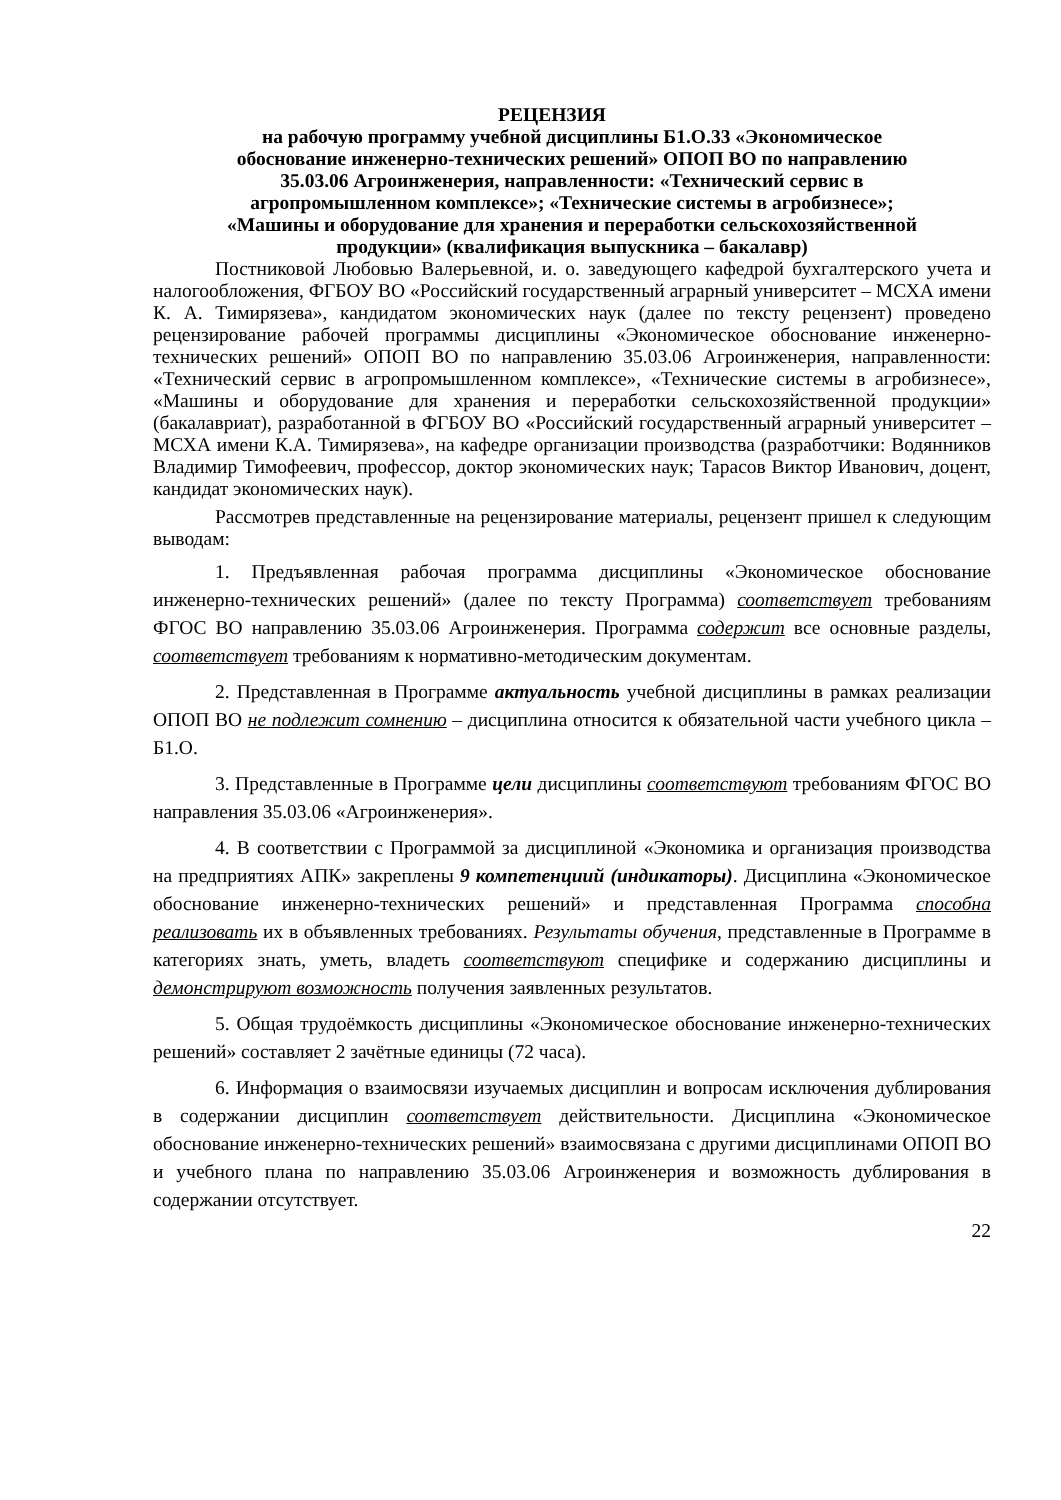РЕЦЕНЗИЯ
на рабочую программу учебной дисциплины Б1.О.33 «Экономическое обоснование инженерно-технических решений» ОПОП ВО по направлению 35.03.06 Агроинженерия, направленности: «Технический сервис в агропромышленном комплексе»; «Технические системы в агробизнесе»; «Машины и оборудование для хранения и переработки сельскохозяйственной продукции» (квалификация выпускника – бакалавр)
Постниковой Любовью Валерьевной, и. о. заведующего кафедрой бухгалтерского учета и налогообложения, ФГБОУ ВО «Российский государственный аграрный университет – МСХА имени К. А. Тимирязева», кандидатом экономических наук (далее по тексту рецензент) проведено рецензирование рабочей программы дисциплины «Экономическое обоснование инженерно-технических решений» ОПОП ВО по направлению 35.03.06 Агроинженерия, направленности: «Технический сервис в агропромышленном комплексе», «Технические системы в агробизнесе», «Машины и оборудование для хранения и переработки сельскохозяйственной продукции» (бакалавриат), разработанной в ФГБОУ ВО «Российский государственный аграрный университет – МСХА имени К.А. Тимирязева», на кафедре организации производства (разработчики: Водянников Владимир Тимофеевич, профессор, доктор экономических наук; Тарасов Виктор Иванович, доцент, кандидат экономических наук).
Рассмотрев представленные на рецензирование материалы, рецензент пришел к следующим выводам:
1. Предъявленная рабочая программа дисциплины «Экономическое обоснование инженерно-технических решений» (далее по тексту Программа) соответствует требованиям ФГОС ВО направлению 35.03.06 Агроинженерия. Программа содержит все основные разделы, соответствует требованиям к нормативно-методическим документам.
2. Представленная в Программе актуальность учебной дисциплины в рамках реализации ОПОП ВО не подлежит сомнению – дисциплина относится к обязательной части учебного цикла – Б1.О.
3. Представленные в Программе цели дисциплины соответствуют требованиям ФГОС ВО направления 35.03.06 «Агроинженерия».
4. В соответствии с Программой за дисциплиной «Экономика и организация производства на предприятиях АПК» закреплены 9 компетенциий (индикаторы). Дисциплина «Экономическое обоснование инженерно-технических решений» и представленная Программа способна реализовать их в объявленных требованиях. Результаты обучения, представленные в Программе в категориях знать, уметь, владеть соответствуют специфике и содержанию дисциплины и демонстрируют возможность получения заявленных результатов.
5. Общая трудоёмкость дисциплины «Экономическое обоснование инженерно-технических решений» составляет 2 зачётные единицы (72 часа).
6. Информация о взаимосвязи изучаемых дисциплин и вопросам исключения дублирования в содержании дисциплин соответствует действительности. Дисциплина «Экономическое обоснование инженерно-технических решений» взаимосвязана с другими дисциплинами ОПОП ВО и учебного плана по направлению 35.03.06 Агроинженерия и возможность дублирования в содержании отсутствует.
22